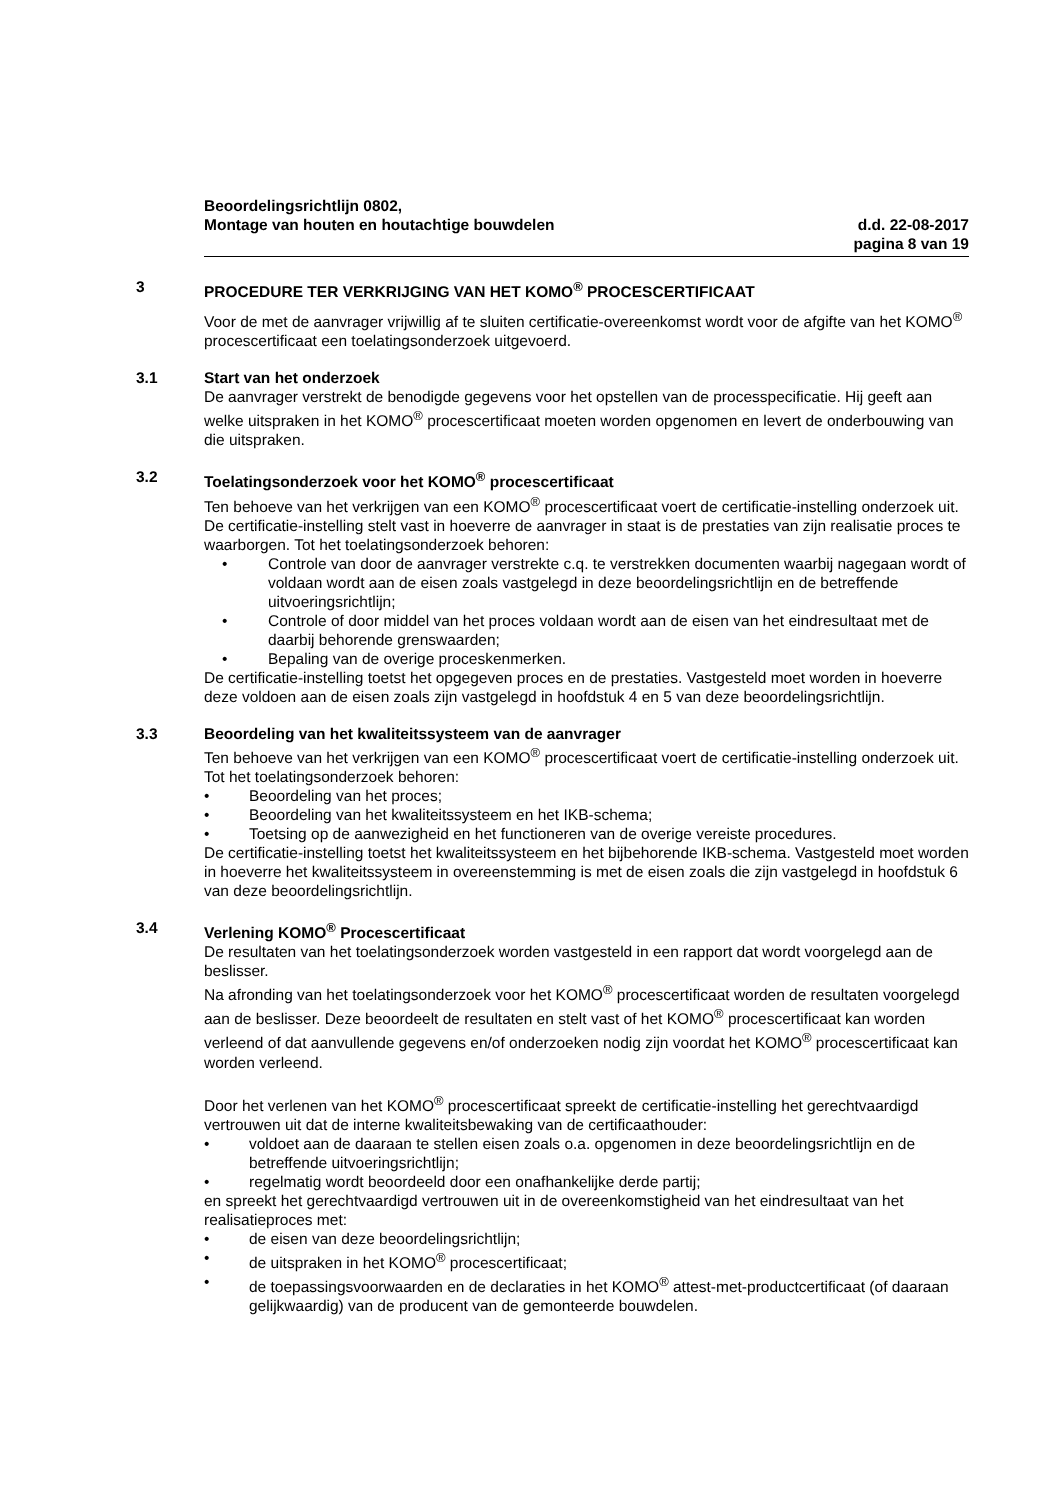Beoordelingsrichtlijn 0802,
Montage van houten en houtachtige bouwdelen
d.d. 22-08-2017
pagina 8 van 19
3 PROCEDURE TER VERKRIJGING VAN HET KOMO<sup>®</sup> PROCESCERTIFICAAT
Voor de met de aanvrager vrijwillig af te sluiten certificatie-overeenkomst wordt voor de afgifte van het KOMO<sup>®</sup> procescertificaat een toelatingsonderzoek uitgevoerd.
3.1 Start van het onderzoek
De aanvrager verstrekt de benodigde gegevens voor het opstellen van de processpecificatie. Hij geeft aan welke uitspraken in het KOMO<sup>®</sup> procescertificaat moeten worden opgenomen en levert de onderbouwing van die uitspraken.
3.2 Toelatingsonderzoek voor het KOMO<sup>®</sup> procescertificaat
Ten behoeve van het verkrijgen van een KOMO<sup>®</sup> procescertificaat voert de certificatie-instelling onderzoek uit. De certificatie-instelling stelt vast in hoeverre de aanvrager in staat is de prestaties van zijn realisatie proces te waarborgen. Tot het toelatingsonderzoek behoren:
• Controle van door de aanvrager verstrekte c.q. te verstrekken documenten waarbij nagegaan wordt of voldaan wordt aan de eisen zoals vastgelegd in deze beoordelingsrichtlijn en de betreffende uitvoeringsrichtlijn;
• Controle of door middel van het proces voldaan wordt aan de eisen van het eindresultaat met de daarbij behorende grenswaarden;
• Bepaling van de overige proceskenmerken.
De certificatie-instelling toetst het opgegeven proces en de prestaties. Vastgesteld moet worden in hoeverre deze voldoen aan de eisen zoals zijn vastgelegd in hoofdstuk 4 en 5 van deze beoordelingsrichtlijn.
3.3 Beoordeling van het kwaliteitssysteem van de aanvrager
Ten behoeve van het verkrijgen van een KOMO<sup>®</sup> procescertificaat voert de certificatie-instelling onderzoek uit. Tot het toelatingsonderzoek behoren:
• Beoordeling van het proces;
• Beoordeling van het kwaliteitssysteem en het IKB-schema;
• Toetsing op de aanwezigheid en het functioneren van de overige vereiste procedures.
De certificatie-instelling toetst het kwaliteitssysteem en het bijbehorende IKB-schema. Vastgesteld moet worden in hoeverre het kwaliteitssysteem in overeenstemming is met de eisen zoals die zijn vastgelegd in hoofdstuk 6 van deze beoordelingsrichtlijn.
3.4 Verlening KOMO<sup>®</sup> Procescertificaat
De resultaten van het toelatingsonderzoek worden vastgesteld in een rapport dat wordt voorgelegd aan de beslisser.
Na afronding van het toelatingsonderzoek voor het KOMO<sup>®</sup> procescertificaat worden de resultaten voorgelegd aan de beslisser. Deze beoordeelt de resultaten en stelt vast of het KOMO<sup>®</sup> procescertificaat kan worden verleend of dat aanvullende gegevens en/of onderzoeken nodig zijn voordat het KOMO<sup>®</sup> procescertificaat kan worden verleend.
Door het verlenen van het KOMO<sup>®</sup> procescertificaat spreekt de certificatie-instelling het gerechtvaardigd vertrouwen uit dat de interne kwaliteitsbewaking van de certificaathouder:
• voldoet aan de daaraan te stellen eisen zoals o.a. opgenomen in deze beoordelingsrichtlijn en de betreffende uitvoeringsrichtlijn;
• regelmatig wordt beoordeeld door een onafhankelijke derde partij;
en spreekt het gerechtvaardigd vertrouwen uit in de overeenkomstigheid van het eindresultaat van het realisatieproces met:
• de eisen van deze beoordelingsrichtlijn;
• de uitspraken in het KOMO<sup>®</sup> procescertificaat;
• de toepassingsvoorwaarden en de declaraties in het KOMO<sup>®</sup> attest-met-productcertificaat (of daaraan gelijkwaardig) van de producent van de gemonteerde bouwdelen.